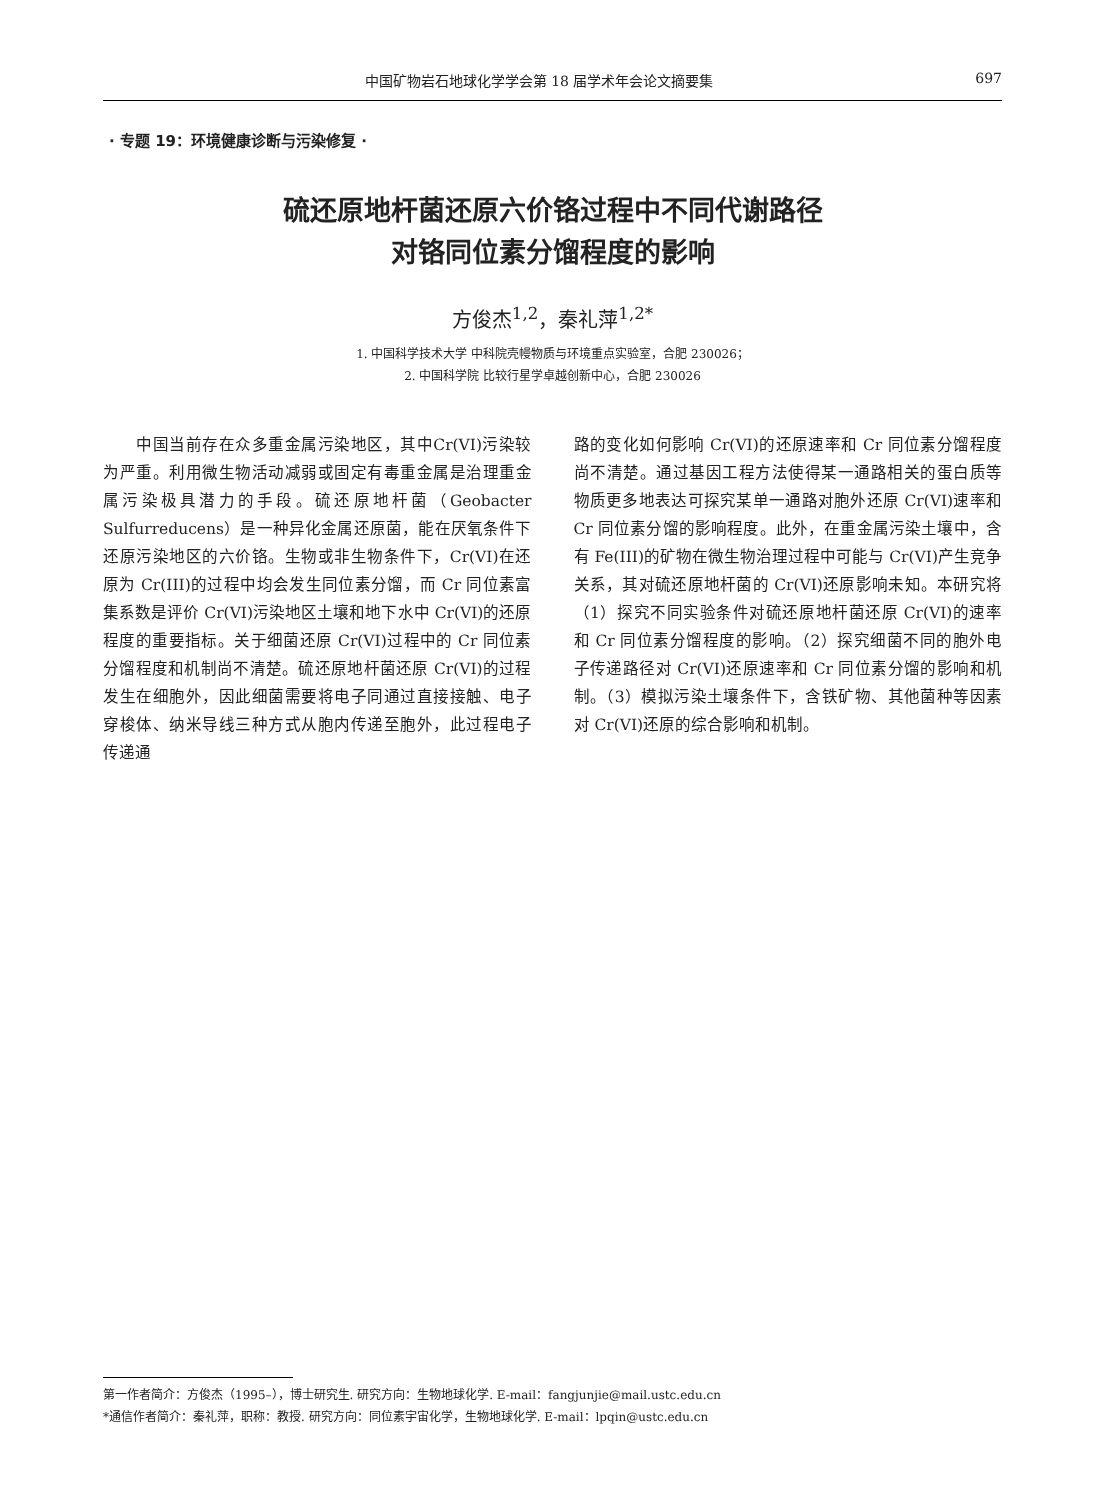中国矿物岩石地球化学学会第 18 届学术年会论文摘要集 697
· 专题 19：环境健康诊断与污染修复 ·
硫还原地杆菌还原六价铬过程中不同代谢路径
对铬同位素分馏程度的影响
方俊杰<sup>1,2</sup>，秦礼萍<sup>1,2*</sup>
1. 中国科学技术大学 中科院壳幔物质与环境重点实验室，合肥 230026；
2. 中国科学院 比较行星学卓越创新中心，合肥 230026
　　中国当前存在众多重金属污染地区，其中Cr(VI)污染较为严重。利用微生物活动减弱或固定有毒重金属是治理重金属污染极具潜力的手段。硫还原地杆菌（Geobacter Sulfurreducens）是一种异化金属还原菌，能在厌氧条件下还原污染地区的六价铬。生物或非生物条件下，Cr(VI)在还原为 Cr(III)的过程中均会发生同位素分馏，而 Cr 同位素富集系数是评价 Cr(VI)污染地区土壤和地下水中 Cr(VI)的还原程度的重要指标。关于细菌还原 Cr(VI)过程中的 Cr 同位素分馏程度和机制尚不清楚。硫还原地杆菌还原 Cr(VI)的过程发生在细胞外，因此细菌需要将电子同通过直接接触、电子穿梭体、纳米导线三种方式从胞内传递至胞外，此过程电子传递通
路的变化如何影响 Cr(VI)的还原速率和 Cr 同位素分馏程度尚不清楚。通过基因工程方法使得某一通路相关的蛋白质等物质更多地表达可探究某单一通路对胞外还原 Cr(VI)速率和 Cr 同位素分馏的影响程度。此外，在重金属污染土壤中，含有 Fe(III)的矿物在微生物治理过程中可能与 Cr(VI)产生竞争关系，其对硫还原地杆菌的 Cr(VI)还原影响未知。本研究将（1）探究不同实验条件对硫还原地杆菌还原 Cr(VI)的速率和 Cr 同位素分馏程度的影响。（2）探究细菌不同的胞外电子传递路径对 Cr(VI)还原速率和 Cr 同位素分馏的影响和机制。（3）模拟污染土壤条件下，含铁矿物、其他菌种等因素对 Cr(VI)还原的综合影响和机制。
第一作者简介：方俊杰（1995–），博士研究生. 研究方向：生物地球化学. E-mail：fangjunjie@mail.ustc.edu.cn
*通信作者简介：秦礼萍，职称：教授. 研究方向：同位素宇宙化学，生物地球化学. E-mail：lpqin@ustc.edu.cn